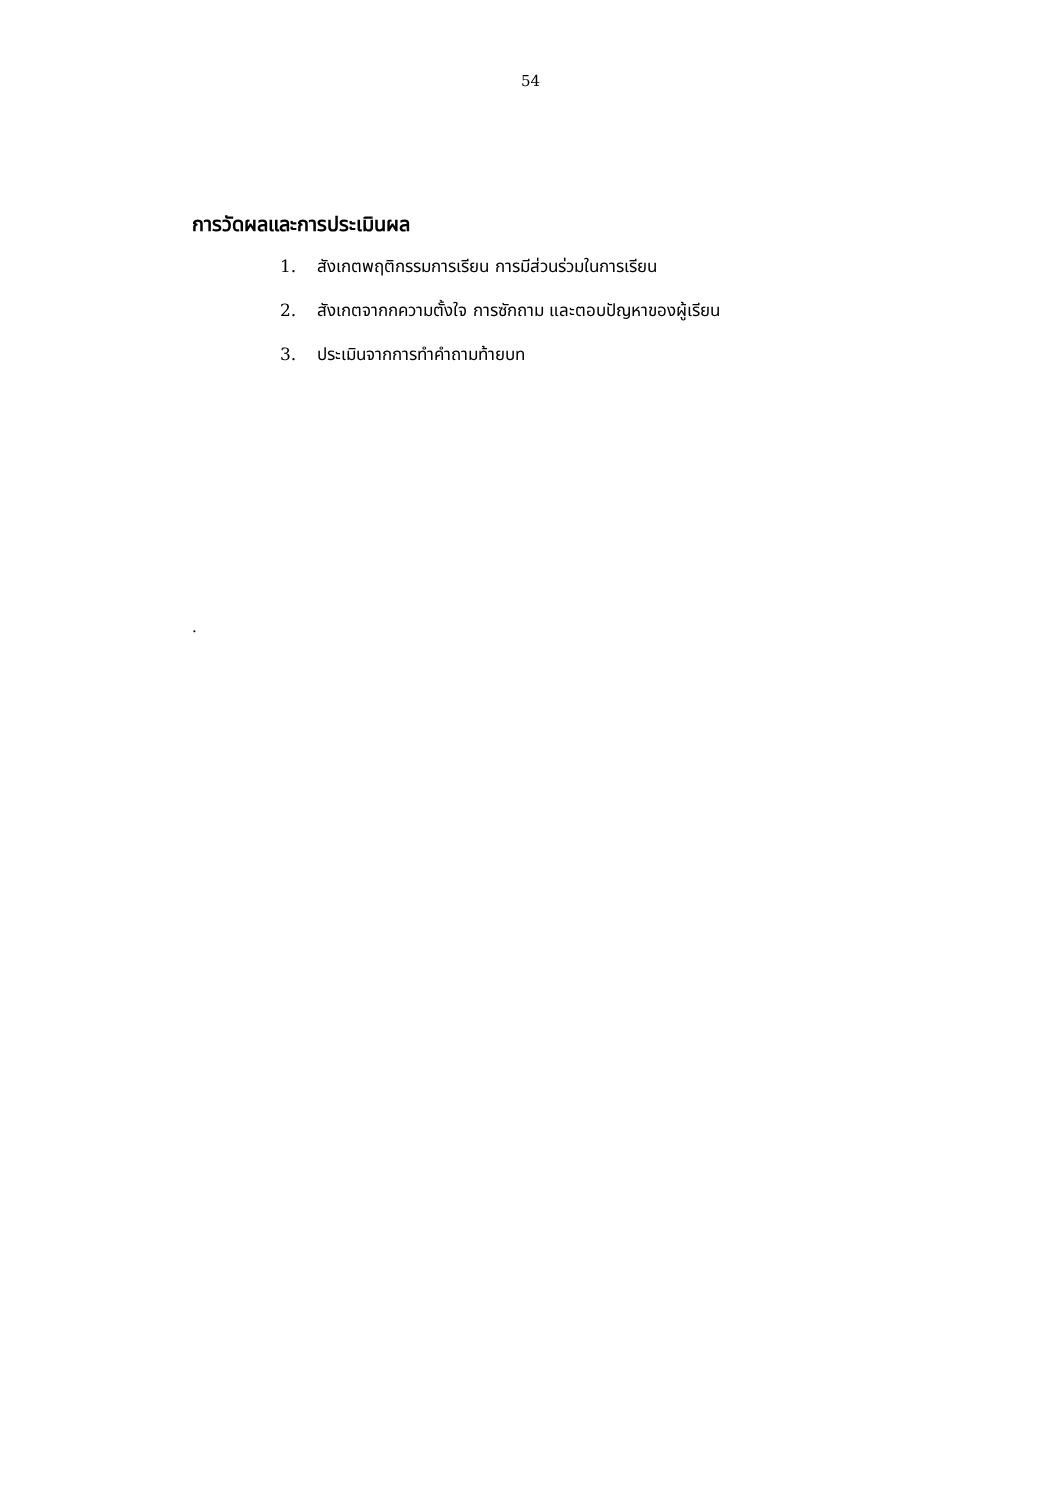54
การวัดผลและการประเมินผล
1. สังเกตพฤติกรรมการเรียน การมีส่วนร่วมในการเรียน
2. สังเกตจากกความตั้งใจ การซักถาม และตอบปัญหาของผู้เรียน
3. ประเมินจากการทำคำถามท้ายบท
.